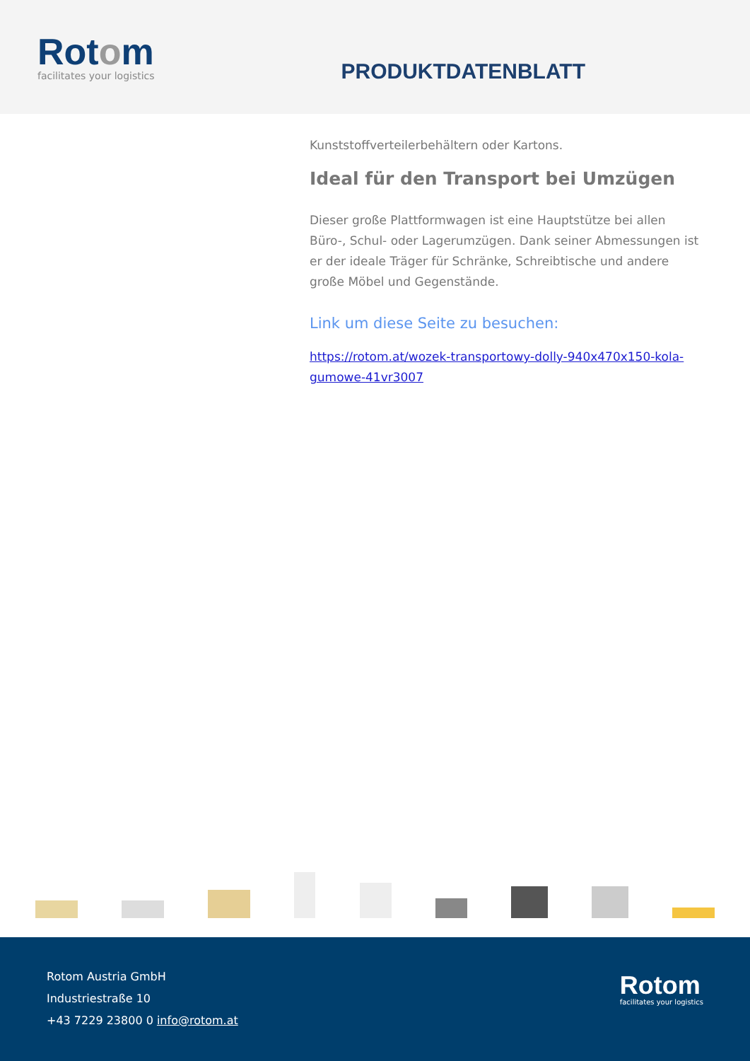Rotom
facilitates your logistics
PRODUKTDATENBLATT
Kunststoffverteilerbehältern oder Kartons.
Ideal für den Transport bei Umzügen
Dieser große Plattformwagen ist eine Hauptstütze bei allen Büro-, Schul- oder Lagerumzügen. Dank seiner Abmessungen ist er der ideale Träger für Schränke, Schreibtische und andere große Möbel und Gegenstände.
Link um diese Seite zu besuchen:
https://rotom.at/wozek-transportowy-dolly-940x470x150-kola-gumowe-41vr3007
Rotom Austria GmbH
Industriestraße 10
+43 7229 23800 0 info@rotom.at
Rotom
facilitates your logistics